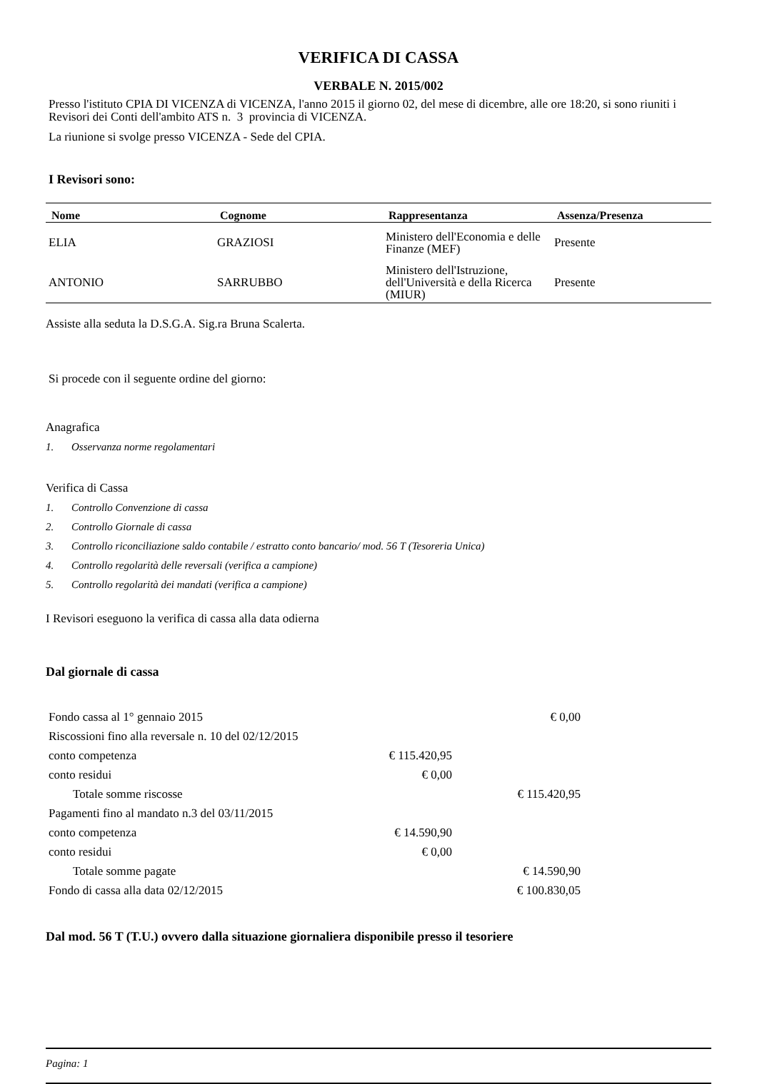VERIFICA DI CASSA
VERBALE N. 2015/002
Presso l'istituto CPIA DI VICENZA di VICENZA, l'anno 2015 il giorno 02, del mese di dicembre, alle ore 18:20, si sono riuniti i Revisori dei Conti dell'ambito ATS n. 3 provincia di VICENZA.
La riunione si svolge presso VICENZA - Sede del CPIA.
I Revisori sono:
| Nome | Cognome | Rappresentanza | Assenza/Presenza |
| --- | --- | --- | --- |
| ELIA | GRAZIOSI | Ministero dell'Economia e delle Finanze (MEF) | Presente |
| ANTONIO | SARRUBBO | Ministero dell'Istruzione, dell'Università e della Ricerca (MIUR) | Presente |
Assiste alla seduta la D.S.G.A. Sig.ra Bruna Scalerta.
Si procede con il seguente ordine del giorno:
Anagrafica
1. Osservanza norme regolamentari
Verifica di Cassa
1. Controllo Convenzione di cassa
2. Controllo Giornale di cassa
3. Controllo riconciliazione saldo contabile / estratto conto bancario/ mod. 56 T (Tesoreria Unica)
4. Controllo regolarità delle reversali (verifica a campione)
5. Controllo regolarità dei mandati (verifica a campione)
I Revisori eseguono la verifica di cassa alla data odierna
Dal giornale di cassa
| Fondo cassa al 1° gennaio 2015 | | € 0,00 |
| Riscossioni fino alla reversale n. 10 del 02/12/2015 | | |
| conto competenza | € 115.420,95 | |
| conto residui | € 0,00 | |
| Totale somme riscosse | | € 115.420,95 |
| Pagamenti fino al mandato n.3 del 03/11/2015 | | |
| conto competenza | € 14.590,90 | |
| conto residui | € 0,00 | |
| Totale somme pagate | | € 14.590,90 |
| Fondo di cassa alla data 02/12/2015 | | € 100.830,05 |
Dal mod. 56 T (T.U.) ovvero dalla situazione giornaliera disponibile presso il tesoriere
Pagina: 1